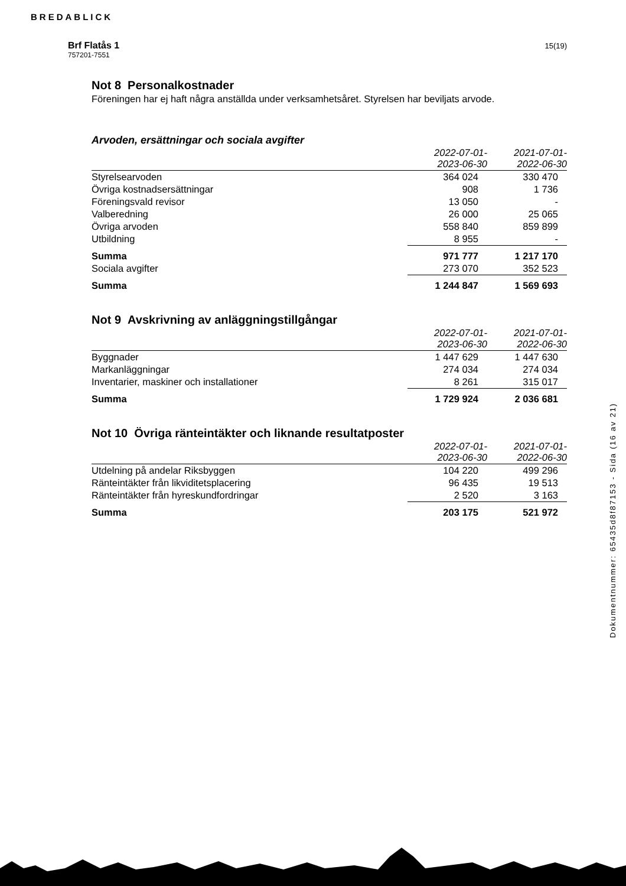BREDABLICK
Brf Flatås 1
757201-7551
15(19)
Not 8 Personalkostnader
Föreningen har ej haft några anställda under verksamhetsåret. Styrelsen har beviljats arvode.
Arvoden, ersättningar och sociala avgifter
| | 2022-07-01- 2023-06-30 | 2021-07-01- 2022-06-30 |
| --- | --- | --- |
| Styrelsearvoden | 364 024 | 330 470 |
| Övriga kostnadsersättningar | 908 | 1 736 |
| Föreningsvald revisor | 13 050 | - |
| Valberedning | 26 000 | 25 065 |
| Övriga arvoden | 558 840 | 859 899 |
| Utbildning | 8 955 | - |
| Summa | 971 777 | 1 217 170 |
| Sociala avgifter | 273 070 | 352 523 |
| Summa | 1 244 847 | 1 569 693 |
Not 9 Avskrivning av anläggningstillgångar
| | 2022-07-01- 2023-06-30 | 2021-07-01- 2022-06-30 |
| --- | --- | --- |
| Byggnader | 1 447 629 | 1 447 630 |
| Markanläggningar | 274 034 | 274 034 |
| Inventarier, maskiner och installationer | 8 261 | 315 017 |
| Summa | 1 729 924 | 2 036 681 |
Not 10 Övriga ränteintäkter och liknande resultatposter
| | 2022-07-01- 2023-06-30 | 2021-07-01- 2022-06-30 |
| --- | --- | --- |
| Utdelning på andelar Riksbyggen | 104 220 | 499 296 |
| Ränteintäkter från likviditetsplacering | 96 435 | 19 513 |
| Ränteintäkter från hyreskundfordringar | 2 520 | 3 163 |
| Summa | 203 175 | 521 972 |
Dokumentnummer: 65435d8f87153 - Sida (16 av 21)